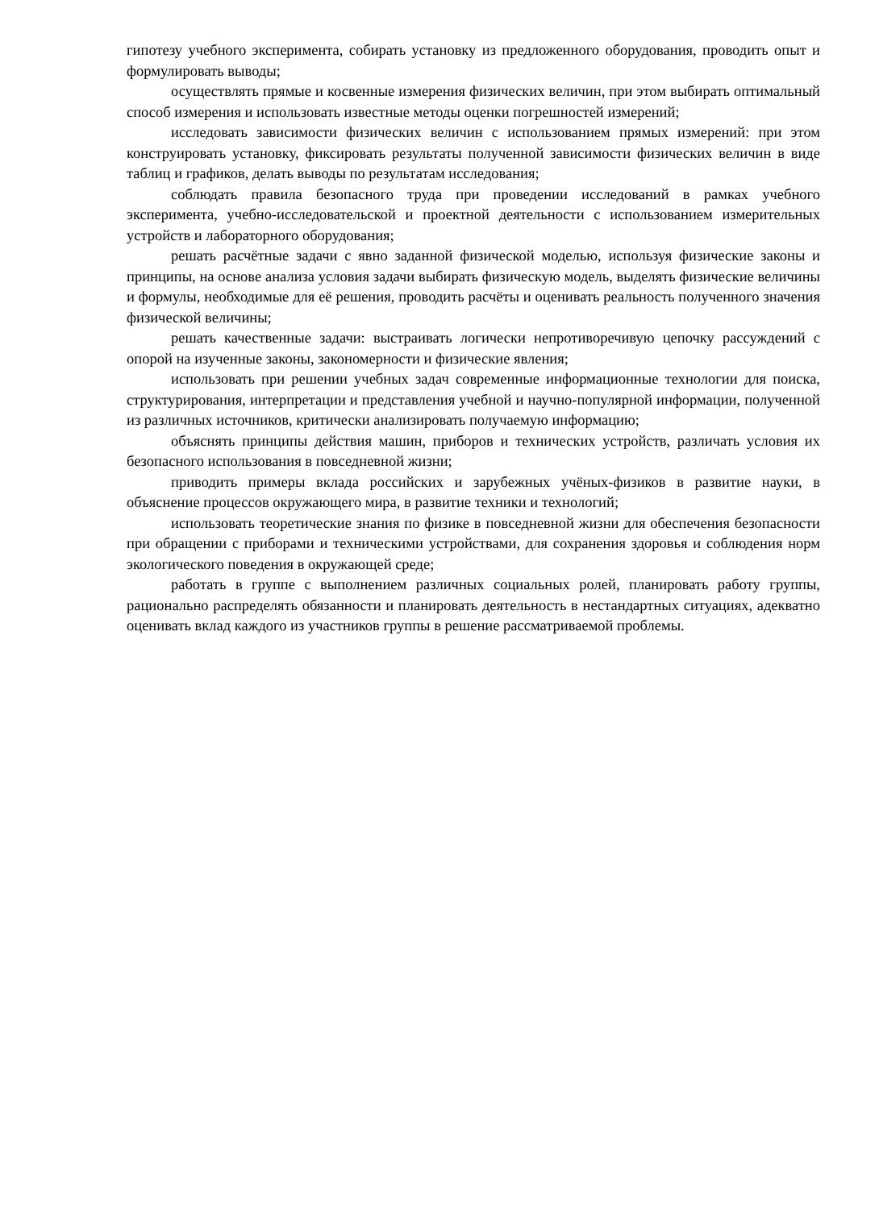гипотезу учебного эксперимента, собирать установку из предложенного оборудования, проводить опыт и формулировать выводы;
осуществлять прямые и косвенные измерения физических величин, при этом выбирать оптимальный способ измерения и использовать известные методы оценки погрешностей измерений;
исследовать зависимости физических величин с использованием прямых измерений: при этом конструировать установку, фиксировать результаты полученной зависимости физических величин в виде таблиц и графиков, делать выводы по результатам исследования;
соблюдать правила безопасного труда при проведении исследований в рамках учебного эксперимента, учебно-исследовательской и проектной деятельности с использованием измерительных устройств и лабораторного оборудования;
решать расчётные задачи с явно заданной физической моделью, используя физические законы и принципы, на основе анализа условия задачи выбирать физическую модель, выделять физические величины и формулы, необходимые для её решения, проводить расчёты и оценивать реальность полученного значения физической величины;
решать качественные задачи: выстраивать логически непротиворечивую цепочку рассуждений с опорой на изученные законы, закономерности и физические явления;
использовать при решении учебных задач современные информационные технологии для поиска, структурирования, интерпретации и представления учебной и научно-популярной информации, полученной из различных источников, критически анализировать получаемую информацию;
объяснять принципы действия машин, приборов и технических устройств, различать условия их безопасного использования в повседневной жизни;
приводить примеры вклада российских и зарубежных учёных-физиков в развитие науки, в объяснение процессов окружающего мира, в развитие техники и технологий;
использовать теоретические знания по физике в повседневной жизни для обеспечения безопасности при обращении с приборами и техническими устройствами, для сохранения здоровья и соблюдения норм экологического поведения в окружающей среде;
работать в группе с выполнением различных социальных ролей, планировать работу группы, рационально распределять обязанности и планировать деятельность в нестандартных ситуациях, адекватно оценивать вклад каждого из участников группы в решение рассматриваемой проблемы.